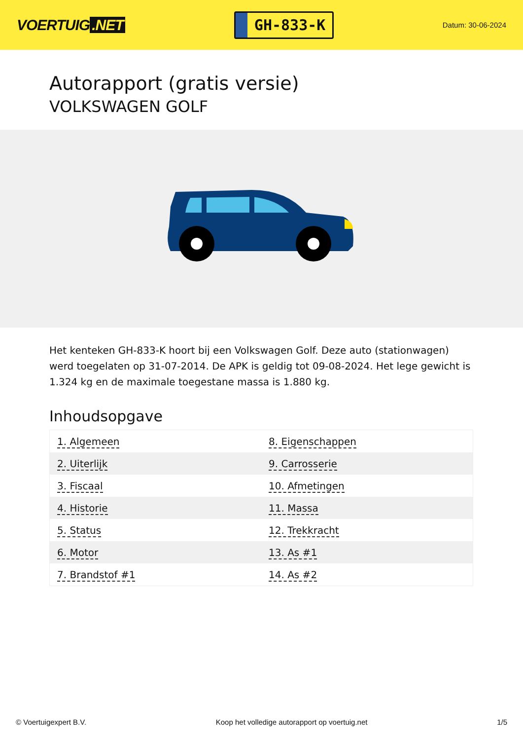VOERTUIG.NET
GH-833-K
Datum: 30-06-2024
Autorapport (gratis versie)
VOLKSWAGEN GOLF
Het kenteken GH-833-K hoort bij een Volkswagen Golf. Deze auto (stationwagen) werd toegelaten op 31-07-2014. De APK is geldig tot 09-08-2024. Het lege gewicht is 1.324 kg en de maximale toegestane massa is 1.880 kg.
Inhoudsopgave
| 1. Algemeen | 8. Eigenschappen |
| 2. Uiterlijk | 9. Carrosserie |
| 3. Fiscaal | 10. Afmetingen |
| 4. Historie | 11. Massa |
| 5. Status | 12. Trekkracht |
| 6. Motor | 13. As #1 |
| 7. Brandstof #1 | 14. As #2 |
© Voertuigexpert B.V. Koop het volledige autorapport op voertuig.net
1/5